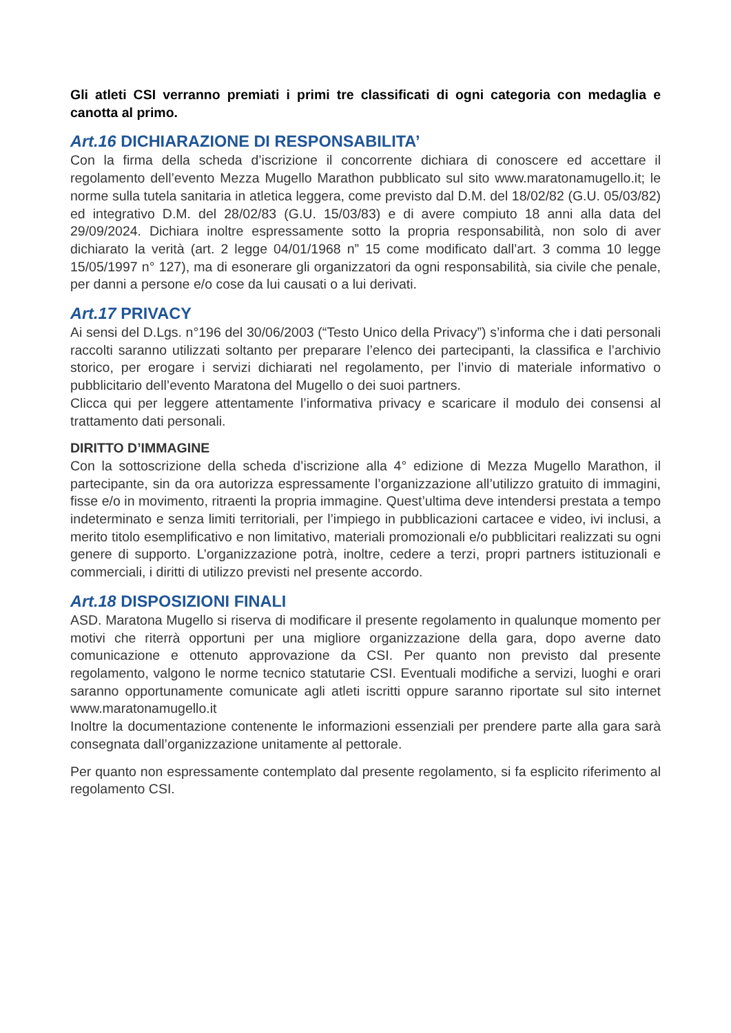Gli atleti CSI verranno premiati i primi tre classificati di ogni categoria con medaglia e canotta al primo.
Art.16 DICHIARAZIONE DI RESPONSABILITA’
Con la firma della scheda d’iscrizione il concorrente dichiara di conoscere ed accettare il regolamento dell’evento Mezza Mugello Marathon pubblicato sul sito www.maratonamugello.it; le norme sulla tutela sanitaria in atletica leggera, come previsto dal D.M. del 18/02/82 (G.U. 05/03/82) ed integrativo D.M. del 28/02/83 (G.U. 15/03/83) e di avere compiuto 18 anni alla data del 29/09/2024. Dichiara inoltre espressamente sotto la propria responsabilità, non solo di aver dichiarato la verità (art. 2 legge 04/01/1968 n” 15 come modificato dall’art. 3 comma 10 legge 15/05/1997 n° 127), ma di esonerare gli organizzatori da ogni responsabilità, sia civile che penale, per danni a persone e/o cose da lui causati o a lui derivati.
Art.17 PRIVACY
Ai sensi del D.Lgs. n°196 del 30/06/2003 (“Testo Unico della Privacy”) s’informa che i dati personali raccolti saranno utilizzati soltanto per preparare l’elenco dei partecipanti, la classifica e l’archivio storico, per erogare i servizi dichiarati nel regolamento, per l’invio di materiale informativo o pubblicitario dell’evento Maratona del Mugello o dei suoi partners.
Clicca qui per leggere attentamente l’informativa privacy e scaricare il modulo dei consensi al trattamento dati personali.
DIRITTO D’IMMAGINE
Con la sottoscrizione della scheda d’iscrizione alla 4° edizione di Mezza Mugello Marathon, il partecipante, sin da ora autorizza espressamente l’organizzazione all’utilizzo gratuito di immagini, fisse e/o in movimento, ritraenti la propria immagine. Quest’ultima deve intendersi prestata a tempo indeterminato e senza limiti territoriali, per l’impiego in pubblicazioni cartacee e video, ivi inclusi, a merito titolo esemplificativo e non limitativo, materiali promozionali e/o pubblicitari realizzati su ogni genere di supporto. L’organizzazione potrà, inoltre, cedere a terzi, propri partners istituzionali e commerciali, i diritti di utilizzo previsti nel presente accordo.
Art.18 DISPOSIZIONI FINALI
ASD. Maratona Mugello si riserva di modificare il presente regolamento in qualunque momento per motivi che riterrà opportuni per una migliore organizzazione della gara, dopo averne dato comunicazione e ottenuto approvazione da CSI. Per quanto non previsto dal presente regolamento, valgono le norme tecnico statutarie CSI. Eventuali modifiche a servizi, luoghi e orari saranno opportunamente comunicate agli atleti iscritti oppure saranno riportate sul sito internet www.maratonamugello.it
Inoltre la documentazione contenente le informazioni essenziali per prendere parte alla gara sarà consegnata dall’organizzazione unitamente al pettorale.
Per quanto non espressamente contemplato dal presente regolamento, si fa esplicito riferimento al regolamento CSI.